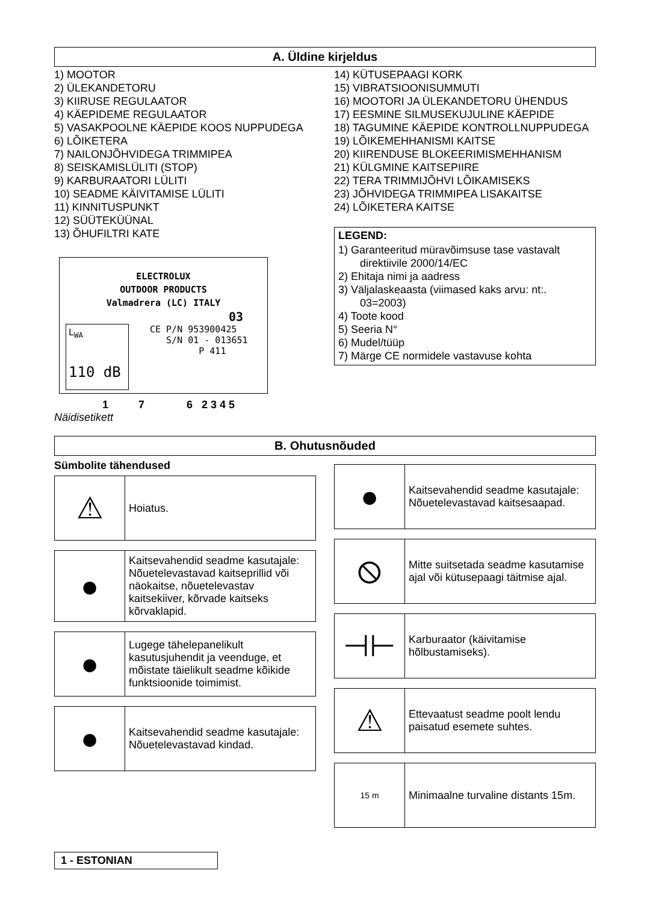A. Üldine kirjeldus
1) MOOTOR
2) ÜLEKANDETORU
3) KIIRUSE REGULAATOR
4) KÄEPIDEME REGULAATOR
5) VASAKPOOLNE KÄEPIDE KOOS NUPPUDEGA
6) LÕIKETERA
7) NAILONJÕHVIDEGA TRIMMIPEA
8) SEISKAMISLÜLITI (STOP)
9) KARBURAATORI LÜLITI
10) SEADME KÄIVITAMISE LÜLITI
11) KINNITUSPUNKT
12) SÜÜTEKÜÜNAL
13) ÕHUFILTRI KATE
ELECTROLUX
OUTDOOR PRODUCTS
Valmadrera (LC) ITALY
03
CE P/N 953900425
S/N 01 - 013651
P 411
L<sub>WA</sub>
110 dB
1 7 6 2 3 4 5
Näidisetikett
14) KÜTUSEPAAGI KORK
15) VIBRATSIOONISUMMUTI
16) MOOTORI JA ÜLEKANDETORU ÜHENDUS
17) EESMINE SILMUSEKUJULINE KÄEPIDE
18) TAGUMINE KÄEPIDE KONTROLLNUPPUDEGA
19) LÕIKEMEHHANISMI KAITSE
20) KIIRENDUSE BLOKEERIMISMEHHANISM
21) KÜLGMINE KAITSEPIIRE
22) TERA TRIMMIJÕHVI LÕIKAMISEKS
23) JÕHVIDEGA TRIMMIPEA LISAKAITSE
24) LÕIKETERA KAITSE
LEGEND:
1) Garanteeritud müravõimsuse tase vastavalt direktiivile 2000/14/EC
2) Ehitaja nimi ja aadress
3) Väljalaskeaasta (viimased kaks arvu: nt:. 03=2003)
4) Toote kood
5) Seeria N°
6) Mudel/tüüp
7) Märge CE normidele vastavuse kohta
B. Ohutusnõuded
Sümbolite tähendused
| ⚠ | Hoiatus. |
| ● | Kaitsevahendid seadme kasutajale: Nõuetelevastavad kaitseprillid või näokaitse, nõuetelevastav kaitsekiiver, kõrvade kaitseks kõrvaklapid. |
| ● | Lugege tähelepanelikult kasutusjuhendit ja veenduge, et mõistate täielikult seadme kõikide funktsioonide toimimist. |
| ● | Kaitsevahendid seadme kasutajale: Nõuetelevastavad kindad. |
| ● | Kaitsevahendid seadme kasutajale: Nõuetelevastavad kaitsesaapad. |
| ⦸ | Mitte suitsetada seadme kasutamise ajal või kütusepaagi täitmise ajal. |
| ⊣⊢ | Karburaator (käivitamise hõlbustamiseks). |
| ⚠ | Ettevaatust seadme poolt lendu paisatud esemete suhtes. |
| 15 m | Minimaalne turvaline distants 15m. |
1 - ESTONIAN